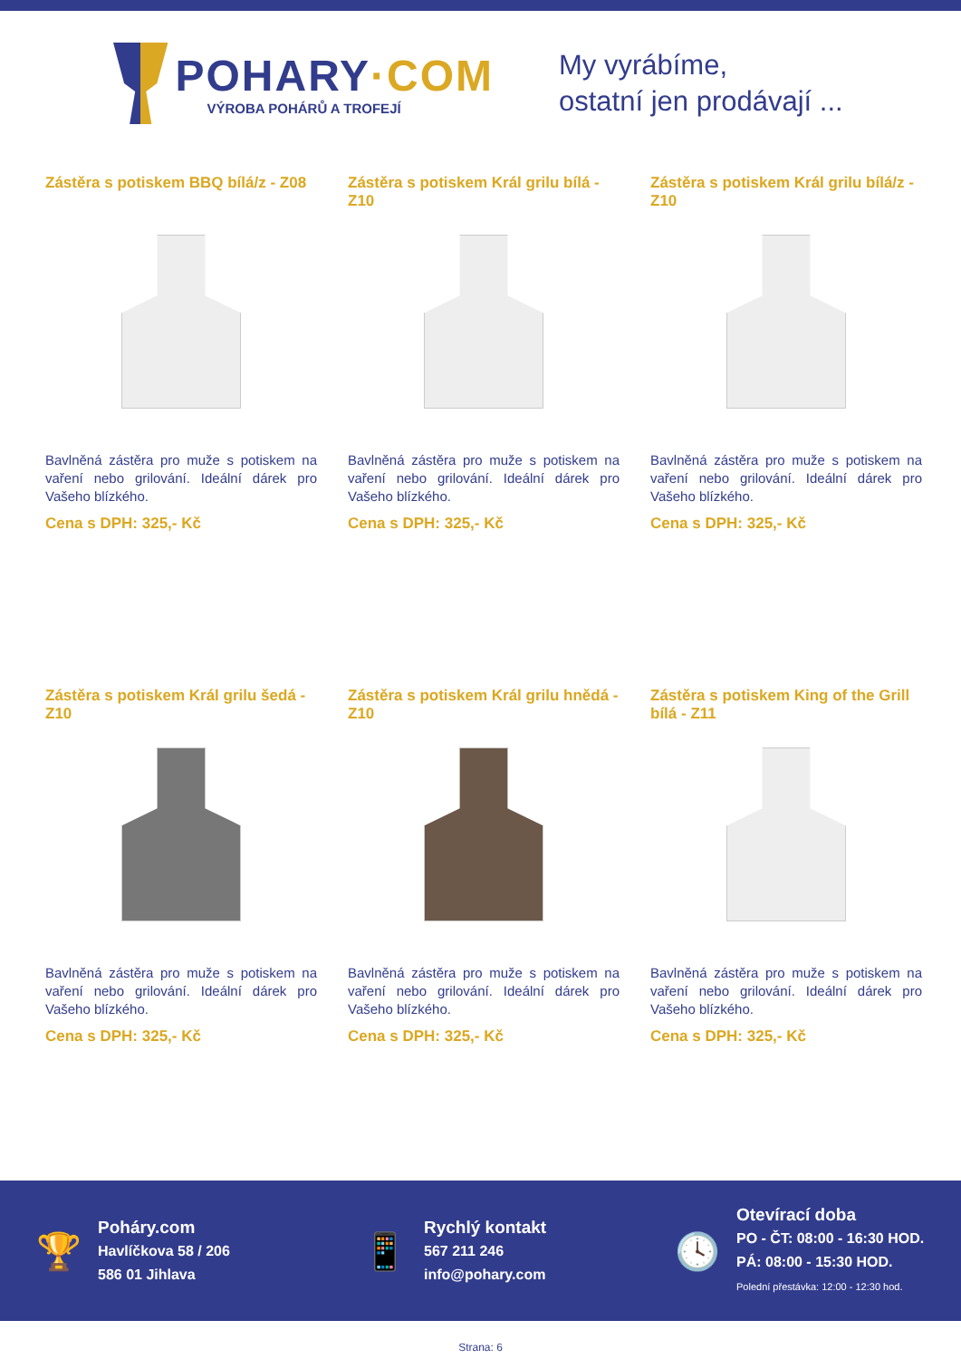POHARY·COM
VÝROBA POHÁRŮ A TROFEJÍ
My vyrábíme,
ostatní jen prodávají ...
Zástěra s potiskem BBQ bílá/z - Z08
Bavlněná zástěra pro muže s potiskem na vaření nebo grilování. Ideální dárek pro Vašeho blízkého.
Cena s DPH: 325,- Kč
Zástěra s potiskem Král grilu bílá - Z10
Bavlněná zástěra pro muže s potiskem na vaření nebo grilování. Ideální dárek pro Vašeho blízkého.
Cena s DPH: 325,- Kč
Zástěra s potiskem Král grilu bílá/z - Z10
Bavlněná zástěra pro muže s potiskem na vaření nebo grilování. Ideální dárek pro Vašeho blízkého.
Cena s DPH: 325,- Kč
Zástěra s potiskem Král grilu šedá - Z10
Bavlněná zástěra pro muže s potiskem na vaření nebo grilování. Ideální dárek pro Vašeho blízkého.
Cena s DPH: 325,- Kč
Zástěra s potiskem Král grilu hnědá - Z10
Bavlněná zástěra pro muže s potiskem na vaření nebo grilování. Ideální dárek pro Vašeho blízkého.
Cena s DPH: 325,- Kč
Zástěra s potiskem King of the Grill bílá - Z11
Bavlněná zástěra pro muže s potiskem na vaření nebo grilování. Ideální dárek pro Vašeho blízkého.
Cena s DPH: 325,- Kč
🏆
Poháry.com
Havlíčkova 58 / 206
586 01 Jihlava
📱
Rychlý kontakt
567 211 246
info@pohary.com
🕓
Otevírací doba
PO - ČT: 08:00 - 16:30 HOD.
PÁ: 08:00 - 15:30 HOD.
Polední přestávka: 12:00 - 12:30 hod.
Strana: 6